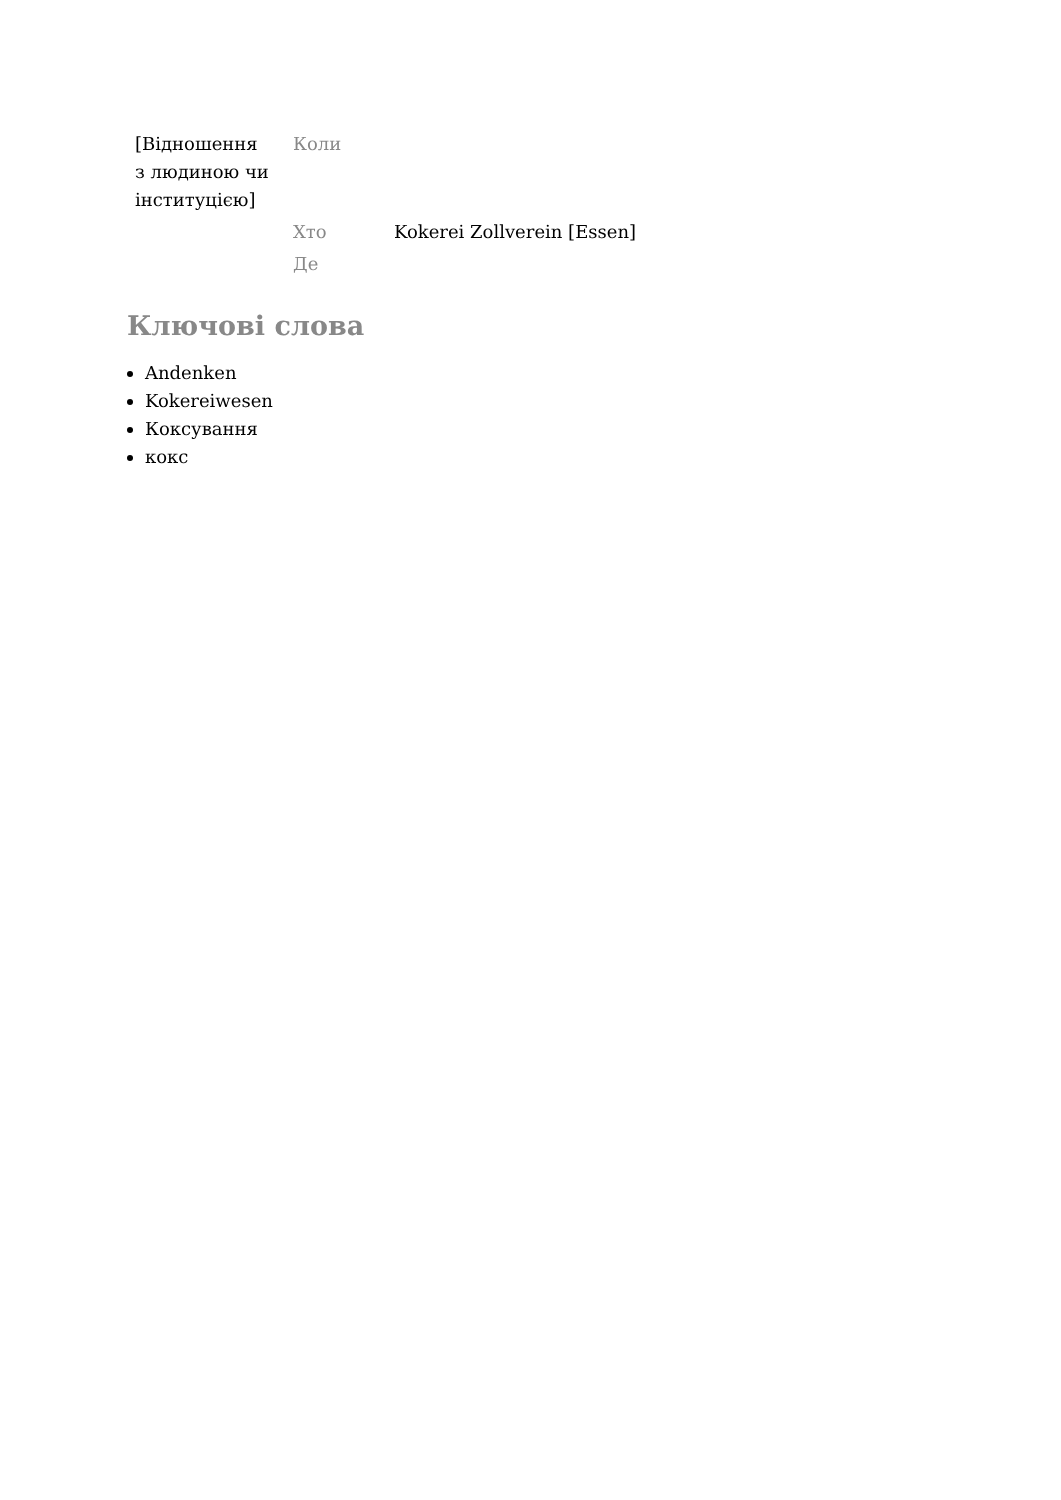| [Відношення з людиною чи інституцією] | Коли | |
| | Хто | Kokerei Zollverein [Essen] |
| | Де | |
Ключові слова
Andenken
Kokereiwesen
Коксування
кокс